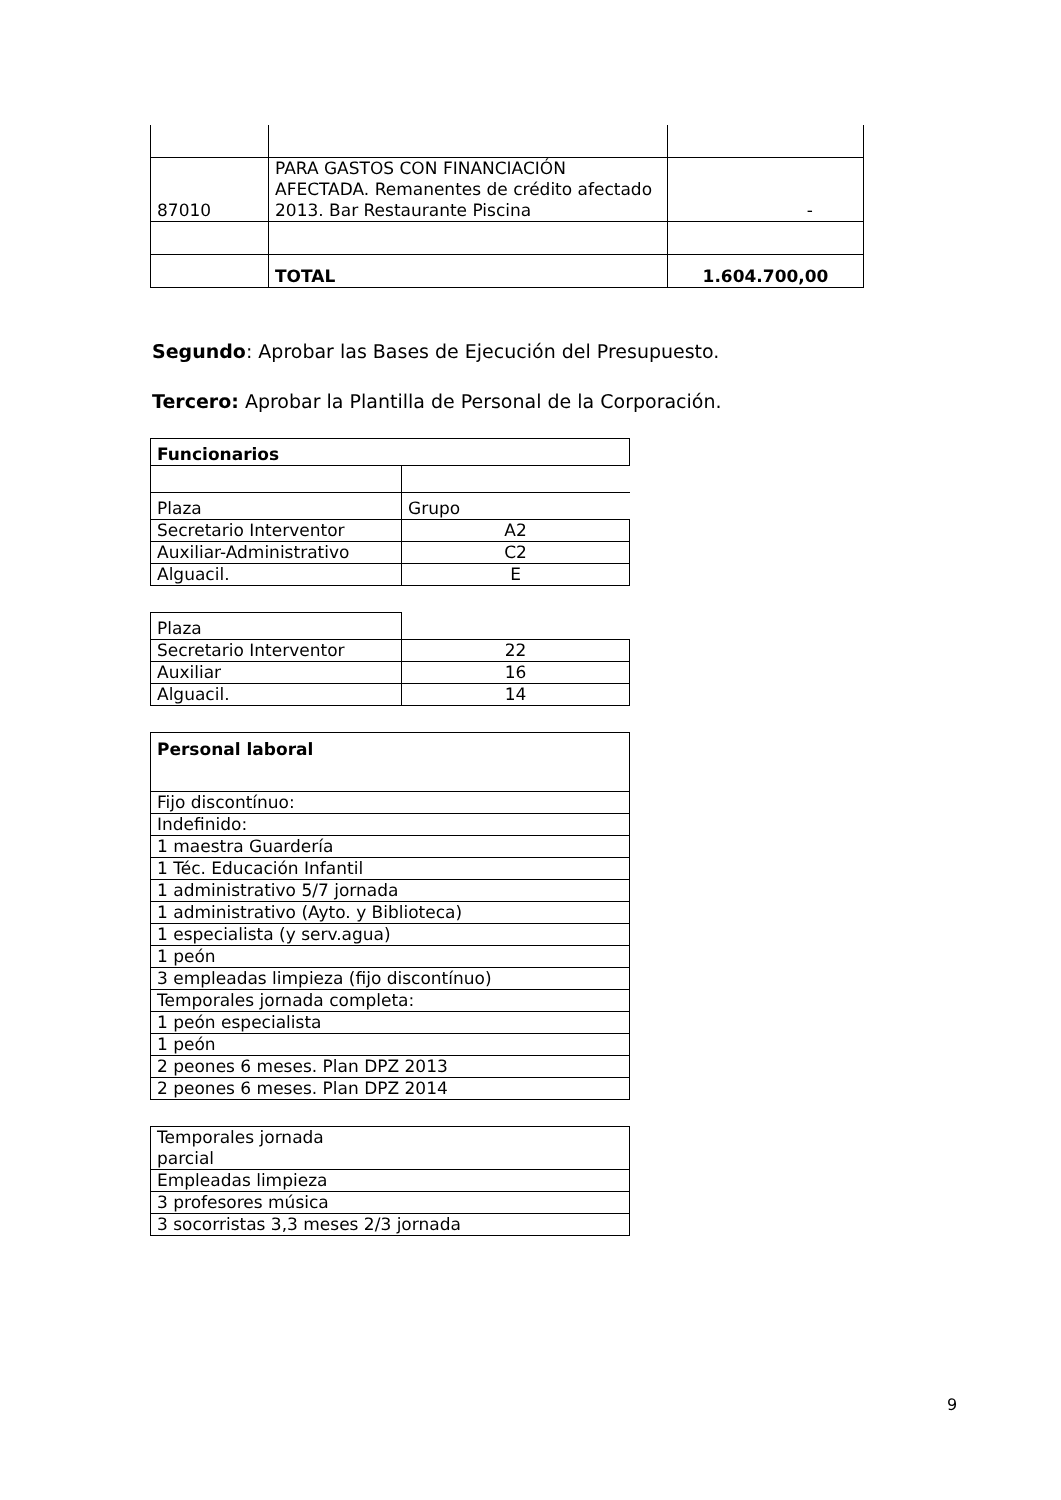| 87010 | PARA GASTOS CON FINANCIACIÓN AFECTADA. Remanentes de crédito afectado 2013. Bar Restaurante Piscina | - |
| | TOTAL | 1.604.700,00 |
Segundo: Aprobar las Bases de Ejecución del Presupuesto.
Tercero: Aprobar la Plantilla de Personal de la Corporación.
| Funcionarios | |
| Plaza | Grupo |
| Secretario Interventor | A2 |
| Auxiliar-Administrativo | C2 |
| Alguacil. | E |
| Plaza | |
| Secretario Interventor | 22 |
| Auxiliar | 16 |
| Alguacil. | 14 |
| Personal laboral |
| Fijo discontínuo: |
| Indefinido: |
| 1 maestra Guardería |
| 1 Téc. Educación Infantil |
| 1 administrativo 5/7 jornada |
| 1 administrativo (Ayto. y Biblioteca) |
| 1 especialista (y serv.agua) |
| 1 peón |
| 3 empleadas limpieza (fijo discontínuo) |
| Temporales jornada completa: |
| 1 peón especialista |
| 1 peón |
| 2 peones 6 meses. Plan DPZ 2013 |
| 2 peones 6 meses. Plan DPZ 2014 |
| Temporales jornada parcial |
| Empleadas limpieza |
| 3 profesores música |
| 3 socorristas 3,3 meses 2/3 jornada |
9